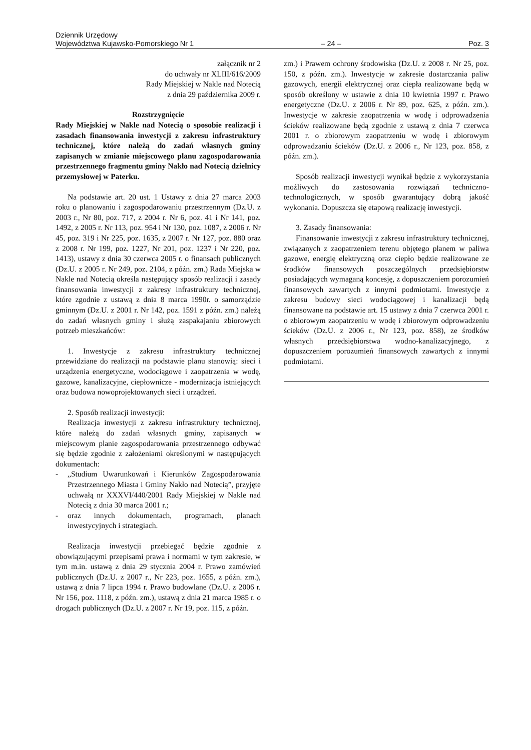Dziennik Urzędowy
Województwa Kujawsko-Pomorskiego Nr 1
– 24 –
Poz. 3
załącznik nr 2
do uchwały nr XLIII/616/2009
Rady Miejskiej w Nakle nad Notecią
z dnia 29 października 2009 r.
Rozstrzygnięcie
Rady Miejskiej w Nakle nad Notecią o sposobie realizacji i zasadach finansowania inwestycji z zakresu infrastruktury technicznej, które należą do zadań własnych gminy zapisanych w zmianie miejscowego planu zagospodarowania przestrzennego fragmentu gminy Nakło nad Notecią dzielnicy przemysłowej w Paterku.
Na podstawie art. 20 ust. 1 Ustawy z dnia 27 marca 2003 roku o planowaniu i zagospodarowaniu przestrzennym (Dz.U. z 2003 r., Nr 80, poz. 717, z 2004 r. Nr 6, poz. 41 i Nr 141, poz. 1492, z 2005 r. Nr 113, poz. 954 i Nr 130, poz. 1087, z 2006 r. Nr 45, poz. 319 i Nr 225, poz. 1635, z 2007 r. Nr 127, poz. 880 oraz z 2008 r. Nr 199, poz. 1227, Nr 201, poz. 1237 i Nr 220, poz. 1413), ustawy z dnia 30 czerwca 2005 r. o finansach publicznych (Dz.U. z 2005 r. Nr 249, poz. 2104, z późn. zm.) Rada Miejska w Nakle nad Notecią określa następujący sposób realizacji i zasady finansowania inwestycji z zakresy infrastruktury technicznej, które zgodnie z ustawą z dnia 8 marca 1990r. o samorządzie gminnym (Dz.U. z 2001 r. Nr 142, poz. 1591 z późn. zm.) należą do zadań własnych gminy i służą zaspakajaniu zbiorowych potrzeb mieszkańców:
1. Inwestycje z zakresu infrastruktury technicznej przewidziane do realizacji na podstawie planu stanowią: sieci i urządzenia energetyczne, wodociągowe i zaopatrzenia w wodę, gazowe, kanalizacyjne, ciepłownicze - modernizacja istniejących oraz budowa nowoprojektowanych sieci i urządzeń.
2. Sposób realizacji inwestycji:
Realizacja inwestycji z zakresu infrastruktury technicznej, które należą do zadań własnych gminy, zapisanych w miejscowym planie zagospodarowania przestrzennego odbywać się będzie zgodnie z założeniami określonymi w następujących dokumentach:
- „Studium Uwarunkowań i Kierunków Zagospodarowania Przestrzennego Miasta i Gminy Nakło nad Notecią”, przyjęte uchwałą nr XXXVI/440/2001 Rady Miejskiej w Nakle nad Notecią z dnia 30 marca 2001 r.;
- oraz innych dokumentach, programach, planach inwestycyjnych i strategiach.
Realizacja inwestycji przebiegać będzie zgodnie z obowiązującymi przepisami prawa i normami w tym zakresie, w tym m.in. ustawą z dnia 29 stycznia 2004 r. Prawo zamówień publicznych (Dz.U. z 2007 r., Nr 223, poz. 1655, z późn. zm.), ustawą z dnia 7 lipca 1994 r. Prawo budowlane (Dz.U. z 2006 r. Nr 156, poz. 1118, z późn. zm.), ustawą z dnia 21 marca 1985 r. o drogach publicznych (Dz.U. z 2007 r. Nr 19, poz. 115, z późn.
zm.) i Prawem ochrony środowiska (Dz.U. z 2008 r. Nr 25, poz. 150, z późn. zm.). Inwestycje w zakresie dostarczania paliw gazowych, energii elektrycznej oraz ciepła realizowane będą w sposób określony w ustawie z dnia 10 kwietnia 1997 r. Prawo energetyczne (Dz.U. z 2006 r. Nr 89, poz. 625, z późn. zm.). Inwestycje w zakresie zaopatrzenia w wodę i odprowadzenia ścieków realizowane będą zgodnie z ustawą z dnia 7 czerwca 2001 r. o zbiorowym zaopatrzeniu w wodę i zbiorowym odprowadzaniu ścieków (Dz.U. z 2006 r., Nr 123, poz. 858, z późn. zm.).
Sposób realizacji inwestycji wynikał będzie z wykorzystania możliwych do zastosowania rozwiązań techniczno-technologicznych, w sposób gwarantujący dobrą jakość wykonania. Dopuszcza się etapową realizację inwestycji.
3. Zasady finansowania:
Finansowanie inwestycji z zakresu infrastruktury technicznej, związanych z zaopatrzeniem terenu objętego planem w paliwa gazowe, energię elektryczną oraz ciepło będzie realizowane ze środków finansowych poszczególnych przedsiębiorstw posiadających wymaganą koncesję, z dopuszczeniem porozumień finansowych zawartych z innymi podmiotami. Inwestycje z zakresu budowy sieci wodociągowej i kanalizacji będą finansowane na podstawie art. 15 ustawy z dnia 7 czerwca 2001 r. o zbiorowym zaopatrzeniu w wodę i zbiorowym odprowadzeniu ścieków (Dz.U. z 2006 r., Nr 123, poz. 858), ze środków własnych przedsiębiorstwa wodno-kanalizacyjnego, z dopuszczeniem porozumień finansowych zawartych z innymi podmiotami.